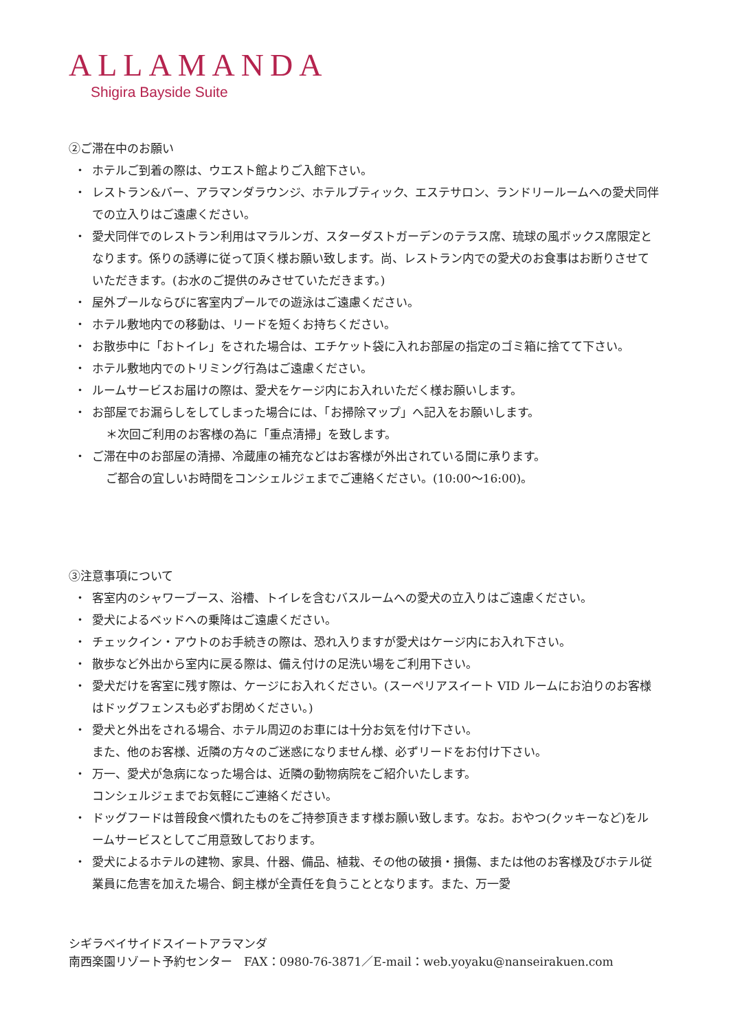ALLAMANDA
Shigira Bayside Suite
②ご滞在中のお願い
・ ホテルご到着の際は、ウエスト館よりご入館下さい。
・ レストラン&バー、アラマンダラウンジ、ホテルブティック、エステサロン、ランドリールームへの愛犬同伴での立入りはご遠慮ください。
・ 愛犬同伴でのレストラン利用はマラルンガ、スターダストガーデンのテラス席、琉球の風ボックス席限定となります。係りの誘導に従って頂く様お願い致します。尚、レストラン内での愛犬のお食事はお断りさせていただきます。(お水のご提供のみさせていただきます。)
・ 屋外プールならびに客室内プールでの遊泳はご遠慮ください。
・ ホテル敷地内での移動は、リードを短くお持ちください。
・ お散歩中に「おトイレ」をされた場合は、エチケット袋に入れお部屋の指定のゴミ箱に捨てて下さい。
・ ホテル敷地内でのトリミング行為はご遠慮ください。
・ ルームサービスお届けの際は、愛犬をケージ内にお入れいただく様お願いします。
・ お部屋でお漏らしをしてしまった場合には、「お掃除マップ」へ記入をお願いします。
＊次回ご利用のお客様の為に「重点清掃」を致します。
・ ご滞在中のお部屋の清掃、冷蔵庫の補充などはお客様が外出されている間に承ります。
ご都合の宜しいお時間をコンシェルジェまでご連絡ください。(10:00〜16:00)。
③注意事項について
・ 客室内のシャワーブース、浴槽、トイレを含むバスルームへの愛犬の立入りはご遠慮ください。
・ 愛犬によるベッドへの乗降はご遠慮ください。
・ チェックイン・アウトのお手続きの際は、恐れ入りますが愛犬はケージ内にお入れ下さい。
・ 散歩など外出から室内に戻る際は、備え付けの足洗い場をご利用下さい。
・ 愛犬だけを客室に残す際は、ケージにお入れください。(スーペリアスイート VID ルームにお泊りのお客様はドッグフェンスも必ずお閉めください。)
・ 愛犬と外出をされる場合、ホテル周辺のお車には十分お気を付け下さい。
また、他のお客様、近隣の方々のご迷惑になりません様、必ずリードをお付け下さい。
・ 万一、愛犬が急病になった場合は、近隣の動物病院をご紹介いたします。
コンシェルジェまでお気軽にご連絡ください。
・ ドッグフードは普段食べ慣れたものをご持参頂きます様お願い致します。なお。おやつ(クッキーなど)をルームサービスとしてご用意致しております。
・ 愛犬によるホテルの建物、家具、什器、備品、植栽、その他の破損・損傷、または他のお客様及びホテル従業員に危害を加えた場合、飼主様が全責任を負うこととなります。また、万一愛
シギラベイサイドスイートアラマンダ
南西楽園リゾート予約センター　FAX：0980-76-3871／E-mail：web.yoyaku@nanseirakuen.com